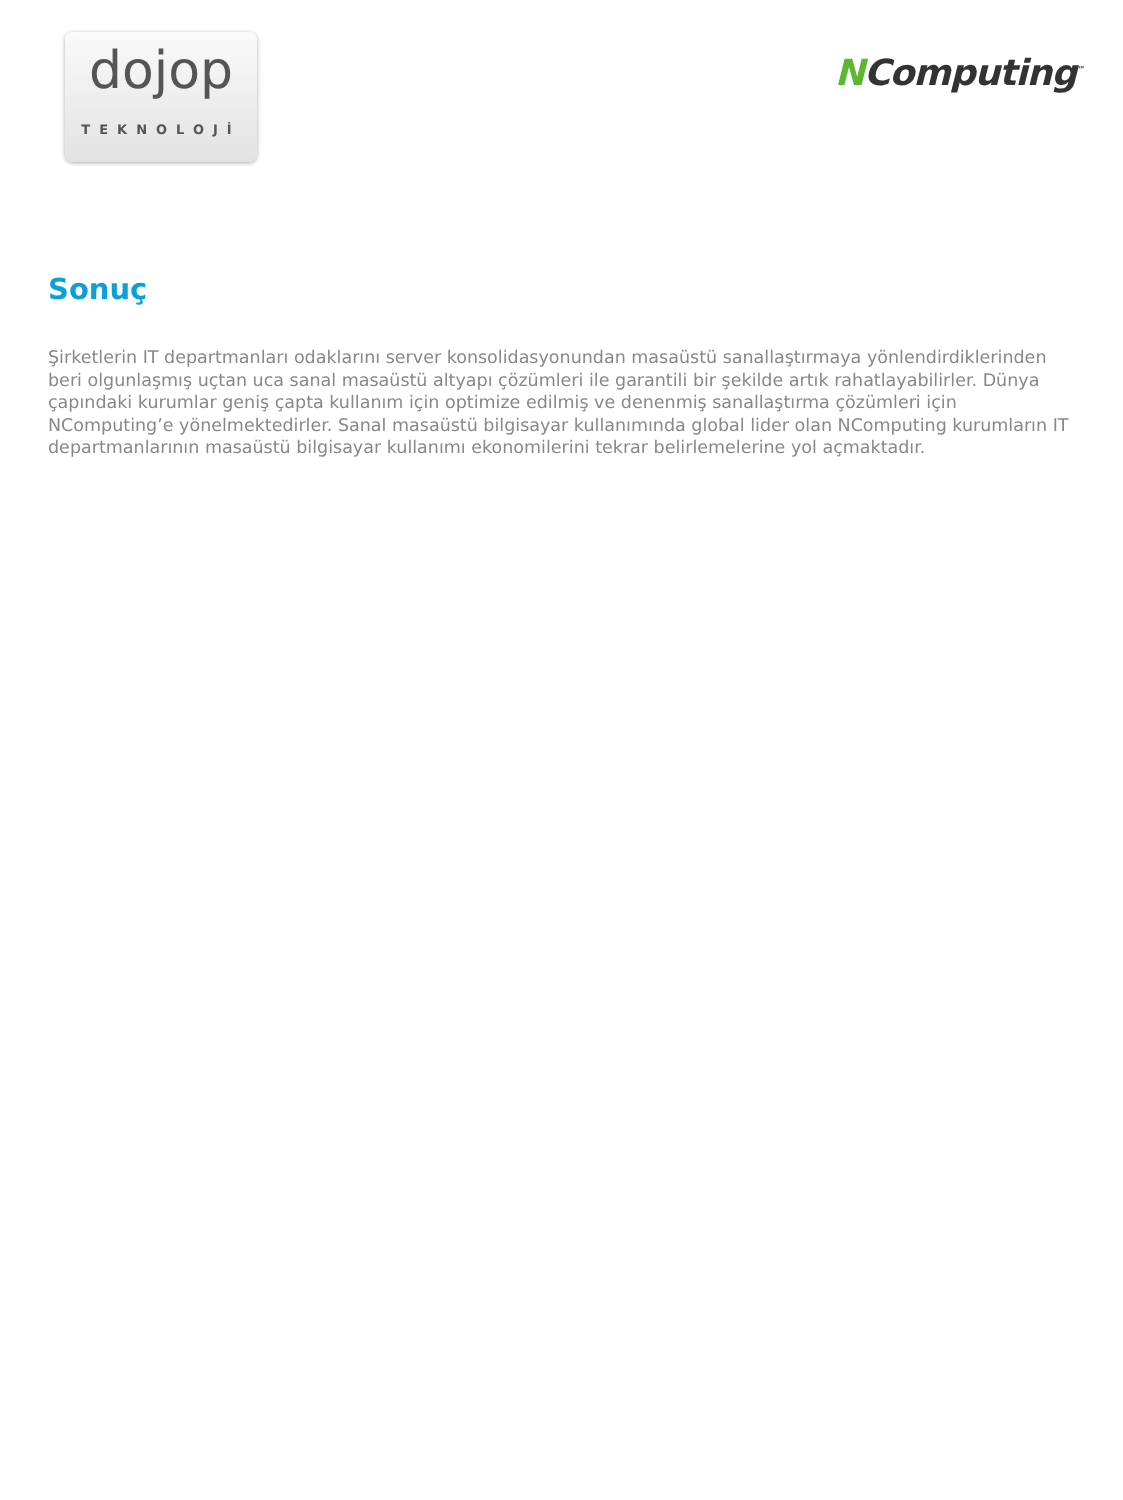dojop
TEKNOLOJİ
NComputing<sup>™</sup>
Sonuç
Şirketlerin IT departmanları odaklarını server konsolidasyonundan masaüstü sanallaştırmaya yönlendirdiklerinden beri olgunlaşmış uçtan uca sanal masaüstü altyapı çözümleri ile garantili bir şekilde artık rahatlayabilirler. Dünya çapındaki kurumlar geniş çapta kullanım için optimize edilmiş ve denenmiş sanallaştırma çözümleri için NComputing’e yönelmektedirler. Sanal masaüstü bilgisayar kullanımında global lider olan NComputing kurumların IT departmanlarının masaüstü bilgisayar kullanımı ekonomilerini tekrar belirlemelerine yol açmaktadır.